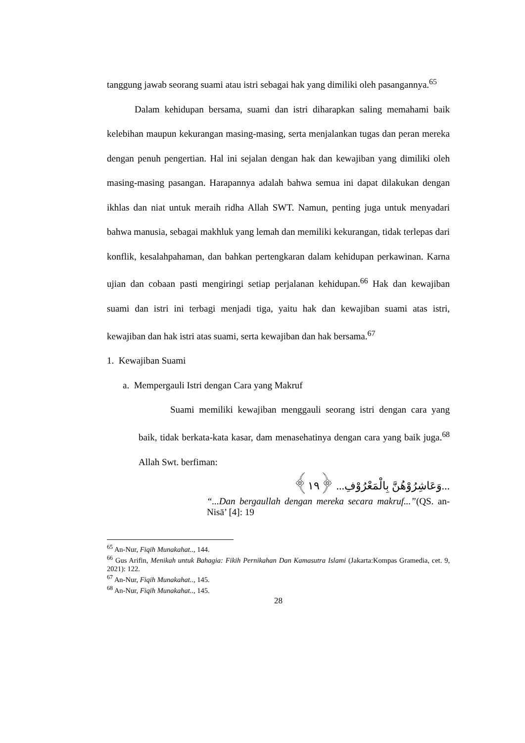tanggung jawab seorang suami atau istri sebagai hak yang dimiliki oleh pasangannya.<sup>65</sup>
Dalam kehidupan bersama, suami dan istri diharapkan saling memahami baik kelebihan maupun kekurangan masing-masing, serta menjalankan tugas dan peran mereka dengan penuh pengertian. Hal ini sejalan dengan hak dan kewajiban yang dimiliki oleh masing-masing pasangan. Harapannya adalah bahwa semua ini dapat dilakukan dengan ikhlas dan niat untuk meraih ridha Allah SWT. Namun, penting juga untuk menyadari bahwa manusia, sebagai makhluk yang lemah dan memiliki kekurangan, tidak terlepas dari konflik, kesalahpahaman, dan bahkan pertengkaran dalam kehidupan perkawinan. Karna ujian dan cobaan pasti mengiringi setiap perjalanan kehidupan.<sup>66</sup> Hak dan kewajiban suami dan istri ini terbagi menjadi tiga, yaitu hak dan kewajiban suami atas istri, kewajiban dan hak istri atas suami, serta kewajiban dan hak bersama.<sup>67</sup>
1. Kewajiban Suami
a. Mempergauli Istri dengan Cara yang Makruf
Suami memiliki kewajiban menggauli seorang istri dengan cara yang baik, tidak berkata-kata kasar, dam menasehatinya dengan cara yang baik juga.<sup>68</sup> Allah Swt. berfiman:
...وَعَاشِرُوْهُنَّ بِالْمَعْرُوْفِ... ﴿١٩﴾
“...Dan bergaullah dengan mereka secara makruf...”(QS. an-Nisā’ [4]: 19
<sup>65</sup> An-Nur, Fiqih Munakahat.., 144.
<sup>66</sup> Gus Arifin, Menikah untuk Bahagia: Fikih Pernikahan Dan Kamasutra Islami (Jakarta:Kompas Gramedia, cet. 9, 2021): 122.
<sup>67</sup> An-Nur, Fiqih Munakahat.., 145.
<sup>68</sup> An-Nur, Fiqih Munakahat.., 145.
28